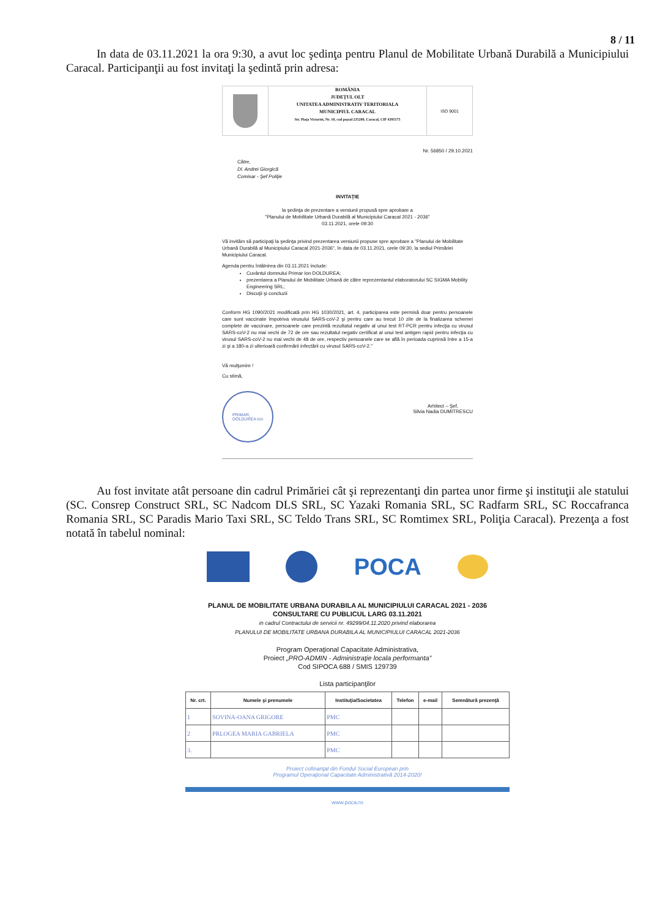8 / 11
In data de 03.11.2021 la ora 9:30, a avut loc şedinţa pentru Planul de Mobilitate Urbană Durabilă a Municipiului Caracal. Participanţii au fost invitaţi la şedintă prin adresa:
ROMÂNIA
JUDEŢUL OLT
UNITATEA ADMINISTRATIV TERITORIALA
MUNICIPIUL CARACAL
Str. Piața Victoriei, Nr. 10, cod poștal 235200, Caracal, CIF 4395175
ISO 9001
Nr. 56850 / 29.10.2021
Către,
Dl. Andrei Giorgică
Comisar - Şef Poliţie
INVITAŢIE
la şedinţa de prezentare a versiunii propusă spre aprobare a
"Planului de Mobilitate Urbană Durabilă al Municipiului Caracal 2021 - 2036"
03.11.2021, orele 09:30
Vă invităm să participaţi la şedinţa privind prezentarea versiunii propuse spre aprobare a "Planului de Mobilitate Urbană Durabilă al Municipiului Caracal 2021-2036", în data de 03.11.2021, orele 09:30, la sediul Primăriei Municipiului Caracal.
Agenda pentru întâlnirea din 03.11.2021 include:
Cuvântul domnului Primar Ion DOLDUREA;
prezentarea a Planului de Mobilitate Urbană de către reprezentantul elaboratorului SC SIGMA Mobility Engineering SRL;
Discuţii şi concluzii
Conform HG 1090/2021 modificată prin HG 1030/2021, art. 4, participarea este permisă doar pentru persoanele care sunt vaccinate împotriva virusului SARS-coV-2 şi pentru care au trecut 10 zile de la finalizarea schemei complete de vaccinare, persoanele care prezintă rezultatul negativ al unui test RT-PCR pentru infecţia cu virusul SARS-coV-2 nu mai vechi de 72 de ore sau rezultatul negativ certificat al unui test antigen rapid pentru infecţia cu virusul SARS-coV-2 nu mai vechi de 48 de ore, respectiv persoanele care se află în perioada cuprinsă între a 15-a zi şi a 180-a zi ulterioară confirmării infectării cu virusul SARS-coV-2."
Vă mulţumim !
Cu stimă,
PRIMAR,
DOLDUREA Ion
Arhitect – Şef,
Silvia Nadia DUMITRESCU
Au fost invitate atât persoane din cadrul Primăriei cât şi reprezentanţi din partea unor firme şi instituţii ale statului (SC. Consrep Construct SRL, SC Nadcom DLS SRL, SC Yazaki Romania SRL, SC Radfarm SRL, SC Roccafranca Romania SRL, SC Paradis Mario Taxi SRL, SC Teldo Trans SRL, SC Romtimex SRL, Poliţia Caracal). Prezenţa a fost notată în tabelul nominal:
POCA
PLANUL DE MOBILITATE URBANA DURABILA AL MUNICIPIULUI CARACAL 2021 - 2036
CONSULTARE CU PUBLICUL LARG 03.11.2021
in cadrul Contractului de servicii nr. 49299/04.11.2020 privind elaborarea
PLANULUI DE MOBILITATE URBANA DURABILA AL MUNICIPIULUI CARACAL 2021-2036
Program Operaţional Capacitate Administrativa,
Proiect „PRO-ADMIN - Administraţie locala performanta”
Cod SIPOCA 688 / SMIS 129739
Lista participanţilor
| Nr. crt. | Numele şi prenumele | Instituţia/Societatea | Telefon | e-mail | Semnătură prezenţă |
| --- | --- | --- | --- | --- | --- |
| 1 | SOVINA-OANA GRIGORE | PMC | | | |
| 2 | PRLOGEA MARIA GABRIELA | PMC | | | |
| 3. | | PMC | | | |
Proiect cofinanţat din Fondul Social European prin
Programul Operaţional Capacitate Administrativă 2014-2020!
www.poca.ro